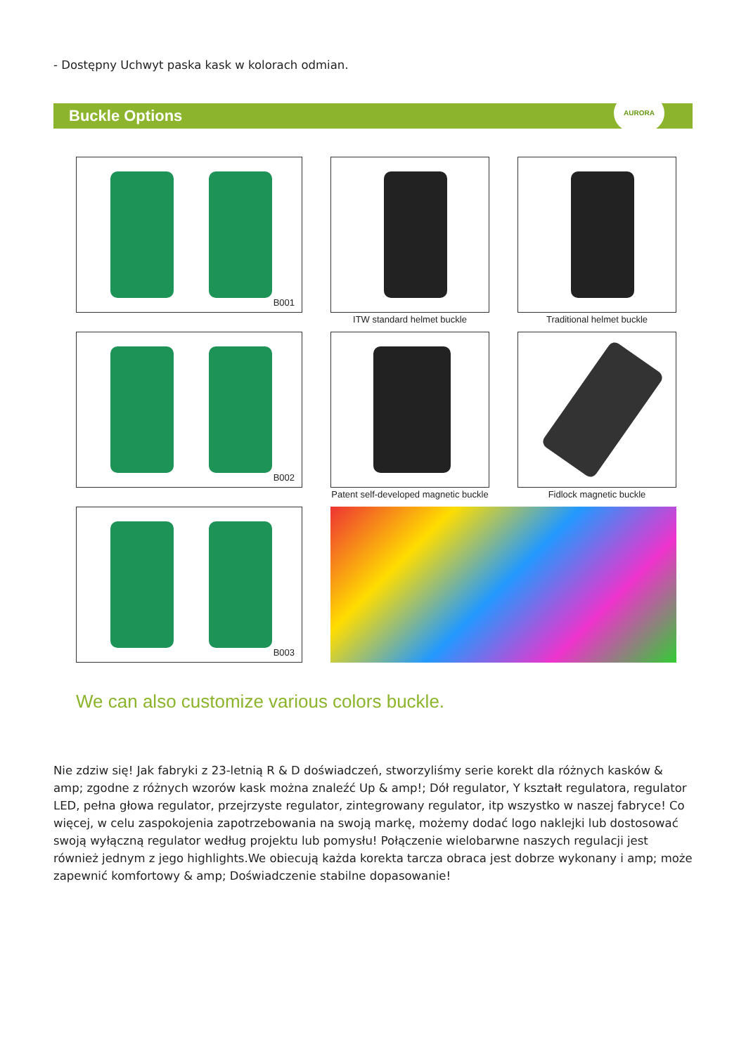- Dostępny Uchwyt paska kask w kolorach odmian.
Buckle Options
AURORA
B001
ITW standard helmet buckle
Traditional helmet buckle
B002
Patent self-developed magnetic buckle
Fidlock magnetic buckle
B003
We can also customize various colors buckle.
Nie zdziw się! Jak fabryki z 23-letnią R & D doświadczeń, stworzyliśmy serie korekt dla różnych kasków & amp; zgodne z różnych wzorów kask można znaleźć Up & amp!; Dół regulator, Y kształt regulatora, regulator LED, pełna głowa regulator, przejrzyste regulator, zintegrowany regulator, itp wszystko w naszej fabryce! Co więcej, w celu zaspokojenia zapotrzebowania na swoją markę, możemy dodać logo naklejki lub dostosować swoją wyłączną regulator według projektu lub pomysłu! Połączenie wielobarwne naszych regulacji jest również jednym z jego highlights.We obiecują każda korekta tarcza obraca jest dobrze wykonany i amp; może zapewnić komfortowy & amp; Doświadczenie stabilne dopasowanie!